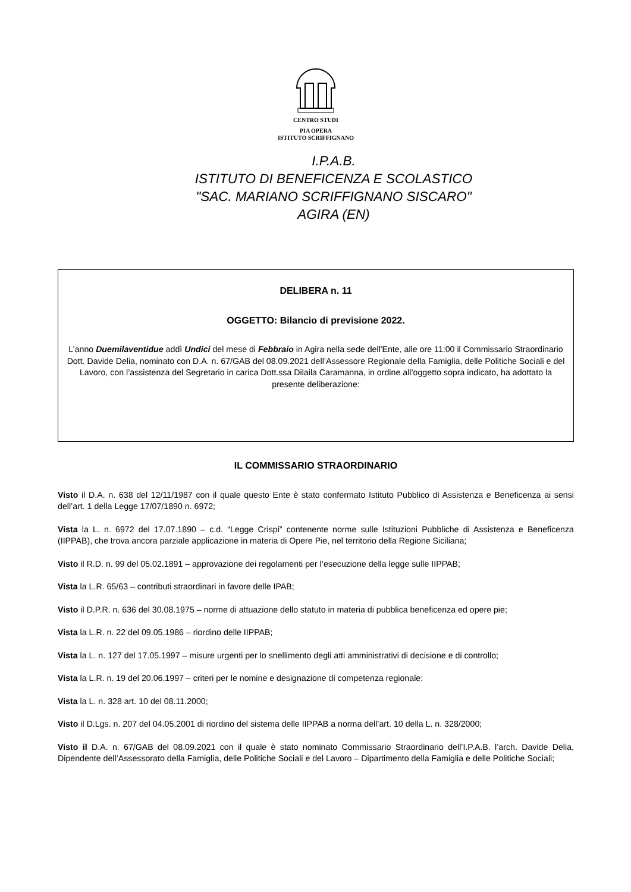CENTRO STUDI
PIA OPERA
ISTITUTO SCRIFFIGNANO
I.P.A.B.
ISTITUTO DI BENEFICENZA E SCOLASTICO
"SAC. MARIANO SCRIFFIGNANO SISCARO"
AGIRA (EN)
DELIBERA n. 11
OGGETTO: Bilancio di previsione 2022.
L’anno Duemilaventidue addì Undici del mese di Febbraio in Agira nella sede dell'Ente, alle ore 11:00 il Commissario Straordinario Dott. Davide Delia, nominato con D.A. n. 67/GAB del 08.09.2021 dell’Assessore Regionale della Famiglia, delle Politiche Sociali e del Lavoro, con l’assistenza del Segretario in carica Dott.ssa Dilaila Caramanna, in ordine all’oggetto sopra indicato, ha adottato la presente deliberazione:
IL COMMISSARIO STRAORDINARIO
Visto il D.A. n. 638 del 12/11/1987 con il quale questo Ente è stato confermato Istituto Pubblico di Assistenza e Beneficenza ai sensi dell’art. 1 della Legge 17/07/1890 n. 6972;
Vista la L. n. 6972 del 17.07.1890 – c.d. “Legge Crispi” contenente norme sulle Istituzioni Pubbliche di Assistenza e Beneficenza (IIPPAB), che trova ancora parziale applicazione in materia di Opere Pie, nel territorio della Regione Siciliana;
Visto il R.D. n. 99 del 05.02.1891 – approvazione dei regolamenti per l’esecuzione della legge sulle IIPPAB;
Vista la L.R. 65/63 – contributi straordinari in favore delle IPAB;
Visto il D.P.R. n. 636 del 30.08.1975 – norme di attuazione dello statuto in materia di pubblica beneficenza ed opere pie;
Vista la L.R. n. 22 del 09.05.1986 – riordino delle IIPPAB;
Vista la L. n. 127 del 17.05.1997 – misure urgenti per lo snellimento degli atti amministrativi di decisione e di controllo;
Vista la L.R. n. 19 del 20.06.1997 – criteri per le nomine e designazione di competenza regionale;
Vista la L. n. 328 art. 10 del 08.11.2000;
Visto il D.Lgs. n. 207 del 04.05.2001 di riordino del sistema delle IIPPAB a norma dell’art. 10 della L. n. 328/2000;
Visto il D.A. n. 67/GAB del 08.09.2021 con il quale è stato nominato Commissario Straordinario dell’I.P.A.B. l’arch. Davide Delia, Dipendente dell’Assessorato della Famiglia, delle Politiche Sociali e del Lavoro – Dipartimento della Famiglia e delle Politiche Sociali;